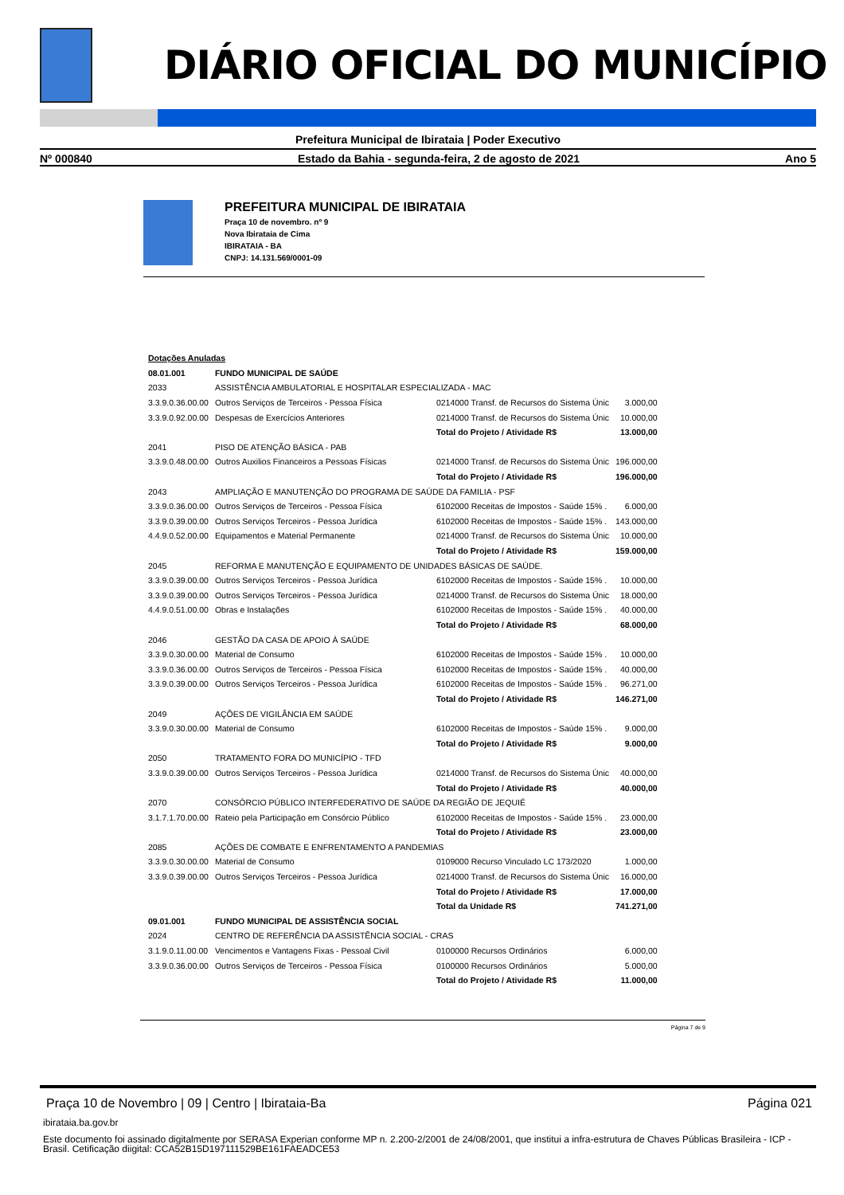DIÁRIO OFICIAL DO MUNICÍPIO
Prefeitura Municipal de Ibirataia | Poder Executivo
Nº 000840 Estado da Bahia - segunda-feira, 2 de agosto de 2021 Ano 5
PREFEITURA MUNICIPAL DE IBIRATAIA
Praça 10 de novembro. nº 9
Nova Ibirataia de Cima
IBIRATAIA - BA
CNPJ: 14.131.569/0001-09
| Dotações Anuladas | | | |
| 08.01.001 | FUNDO MUNICIPAL DE SAÚDE | | |
| 2033 | ASSISTÊNCIA AMBULATORIAL E HOSPITALAR ESPECIALIZADA - MAC | | |
| 3.3.9.0.36.00.00 | Outros Serviços de Terceiros - Pessoa Física | 0214000 Transf. de Recursos do Sistema Únic | 3.000,00 |
| 3.3.9.0.92.00.00 | Despesas de Exercícios Anteriores | 0214000 Transf. de Recursos do Sistema Únic | 10.000,00 |
| | | Total do Projeto / Atividade R$ | 13.000,00 |
| 2041 | PISO DE ATENÇÃO BÁSICA - PAB | | |
| 3.3.9.0.48.00.00 | Outros Auxilios Financeiros a Pessoas Físicas | 0214000 Transf. de Recursos do Sistema Únic | 196.000,00 |
| | | Total do Projeto / Atividade R$ | 196.000,00 |
| 2043 | AMPLIAÇÃO E MANUTENÇÃO DO PROGRAMA DE SAÚDE DA FAMILIA - PSF | | |
| 3.3.9.0.36.00.00 | Outros Serviços de Terceiros - Pessoa Física | 6102000 Receitas de Impostos - Saúde 15% . | 6.000,00 |
| 3.3.9.0.39.00.00 | Outros Serviços Terceiros - Pessoa Jurídica | 6102000 Receitas de Impostos - Saúde 15% . | 143.000,00 |
| 4.4.9.0.52.00.00 | Equipamentos e Material Permanente | 0214000 Transf. de Recursos do Sistema Únic | 10.000,00 |
| | | Total do Projeto / Atividade R$ | 159.000,00 |
| 2045 | REFORMA E MANUTENÇÃO E EQUIPAMENTO DE UNIDADES BÁSICAS DE SAÚDE. | | |
| 3.3.9.0.39.00.00 | Outros Serviços Terceiros - Pessoa Jurídica | 6102000 Receitas de Impostos - Saúde 15% . | 10.000,00 |
| 3.3.9.0.39.00.00 | Outros Serviços Terceiros - Pessoa Jurídica | 0214000 Transf. de Recursos do Sistema Únic | 18.000,00 |
| 4.4.9.0.51.00.00 | Obras e Instalações | 6102000 Receitas de Impostos - Saúde 15% . | 40.000,00 |
| | | Total do Projeto / Atividade R$ | 68.000,00 |
| 2046 | GESTÃO DA CASA DE APOIO À SAÚDE | | |
| 3.3.9.0.30.00.00 | Material de Consumo | 6102000 Receitas de Impostos - Saúde 15% . | 10.000,00 |
| 3.3.9.0.36.00.00 | Outros Serviços de Terceiros - Pessoa Física | 6102000 Receitas de Impostos - Saúde 15% . | 40.000,00 |
| 3.3.9.0.39.00.00 | Outros Serviços Terceiros - Pessoa Jurídica | 6102000 Receitas de Impostos - Saúde 15% . | 96.271,00 |
| | | Total do Projeto / Atividade R$ | 146.271,00 |
| 2049 | AÇÕES DE VIGILÂNCIA EM SAÚDE | | |
| 3.3.9.0.30.00.00 | Material de Consumo | 6102000 Receitas de Impostos - Saúde 15% . | 9.000,00 |
| | | Total do Projeto / Atividade R$ | 9.000,00 |
| 2050 | TRATAMENTO FORA DO MUNICÍPIO - TFD | | |
| 3.3.9.0.39.00.00 | Outros Serviços Terceiros - Pessoa Jurídica | 0214000 Transf. de Recursos do Sistema Únic | 40.000,00 |
| | | Total do Projeto / Atividade R$ | 40.000,00 |
| 2070 | CONSÓRCIO PÚBLICO INTERFEDERATIVO DE SAÚDE DA REGIÃO DE JEQUIÉ | | |
| 3.1.7.1.70.00.00 | Rateio pela Participação em Consórcio Público | 6102000 Receitas de Impostos - Saúde 15% . | 23.000,00 |
| | | Total do Projeto / Atividade R$ | 23.000,00 |
| 2085 | AÇÕES DE COMBATE E ENFRENTAMENTO A PANDEMIAS | | |
| 3.3.9.0.30.00.00 | Material de Consumo | 0109000 Recurso Vinculado LC 173/2020 | 1.000,00 |
| 3.3.9.0.39.00.00 | Outros Serviços Terceiros - Pessoa Jurídica | 0214000 Transf. de Recursos do Sistema Únic | 16.000,00 |
| | | Total do Projeto / Atividade R$ | 17.000,00 |
| | | Total da Unidade R$ | 741.271,00 |
| 09.01.001 | FUNDO MUNICIPAL DE ASSISTÊNCIA SOCIAL | | |
| 2024 | CENTRO DE REFERÊNCIA DA ASSISTÊNCIA SOCIAL - CRAS | | |
| 3.1.9.0.11.00.00 | Vencimentos e Vantagens Fixas - Pessoal Civil | 0100000 Recursos Ordinários | 6.000,00 |
| 3.3.9.0.36.00.00 | Outros Serviços de Terceiros - Pessoa Física | 0100000 Recursos Ordinários | 5.000,00 |
| | | Total do Projeto / Atividade R$ | 11.000,00 |
Página 7 de 9
Praça 10 de Novembro | 09 | Centro | Ibirataia-Ba Página 021
ibirataia.ba.gov.br
Este documento foi assinado digitalmente por SERASA Experian conforme MP n. 2.200-2/2001 de 24/08/2001, que institui a infra-estrutura de Chaves Públicas Brasileira - ICP - Brasil. Cetificação diigital: CCA52B15D197111529BE161FAEADCE53